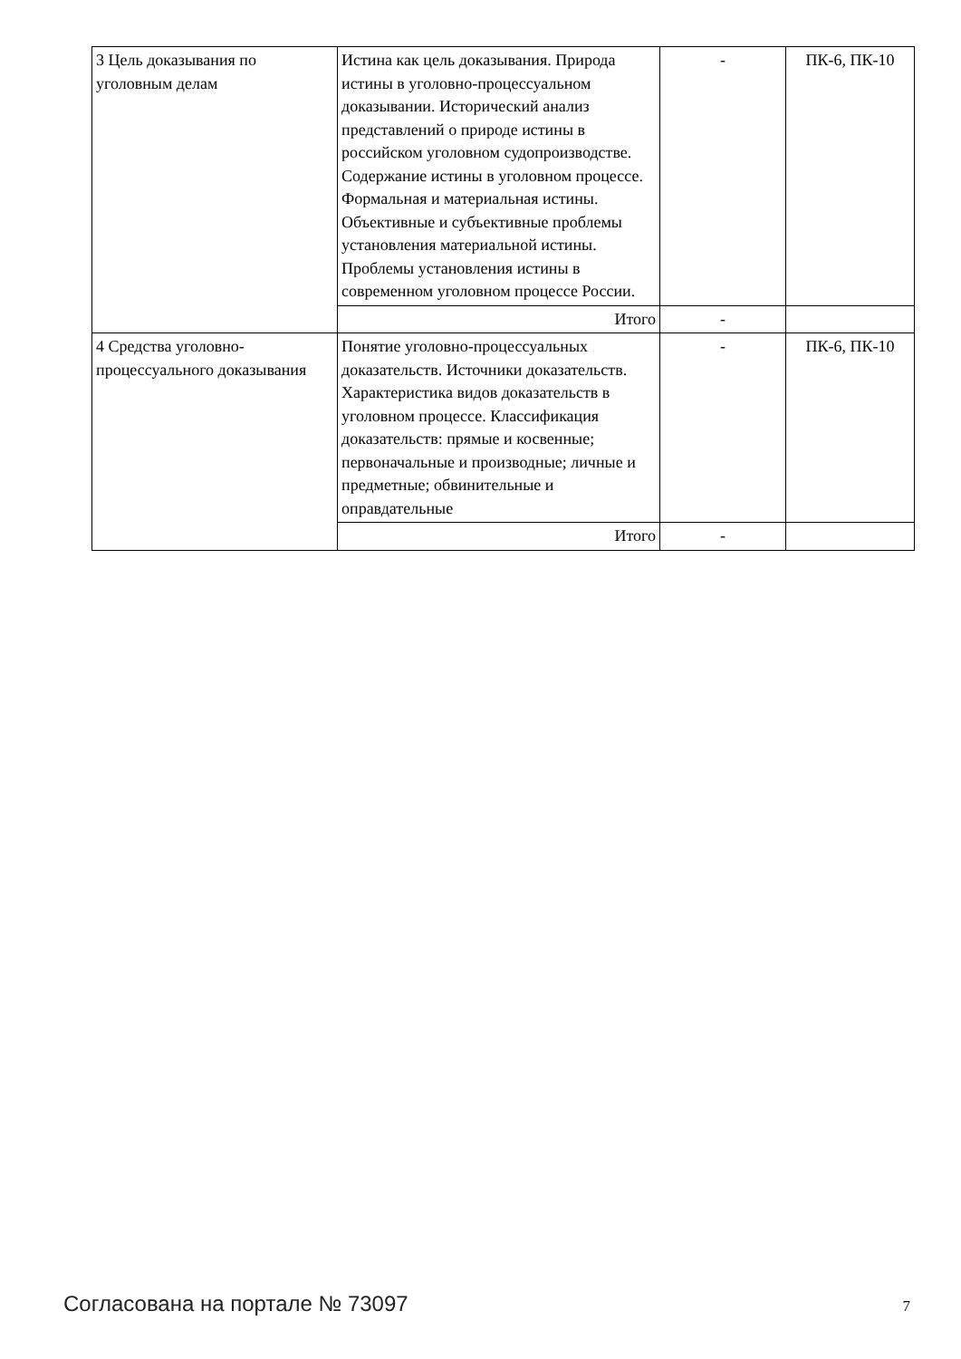| 3 Цель доказывания по уголовным делам | Истина как цель доказывания. Природа истины в уголовно-процессуальном доказывании. Исторический анализ представлений о природе истины в российском уголовном судопроизводстве. Содержание истины в уголовном процессе. Формальная и материальная истины. Объективные и субъективные проблемы установления материальной истины. Проблемы установления истины в современном уголовном процессе России. | - | ПК-6, ПК-10 |
| | Итого | - | |
| 4 Средства уголовно-процессуального доказывания | Понятие уголовно-процессуальных доказательств. Источники доказательств. Характеристика видов доказательств в уголовном процессе. Классификация доказательств: прямые и косвенные; первоначальные и производные; личные и предметные; обвинительные и оправдательные | - | ПК-6, ПК-10 |
| | Итого | - | |
Согласована на портале № 73097 7